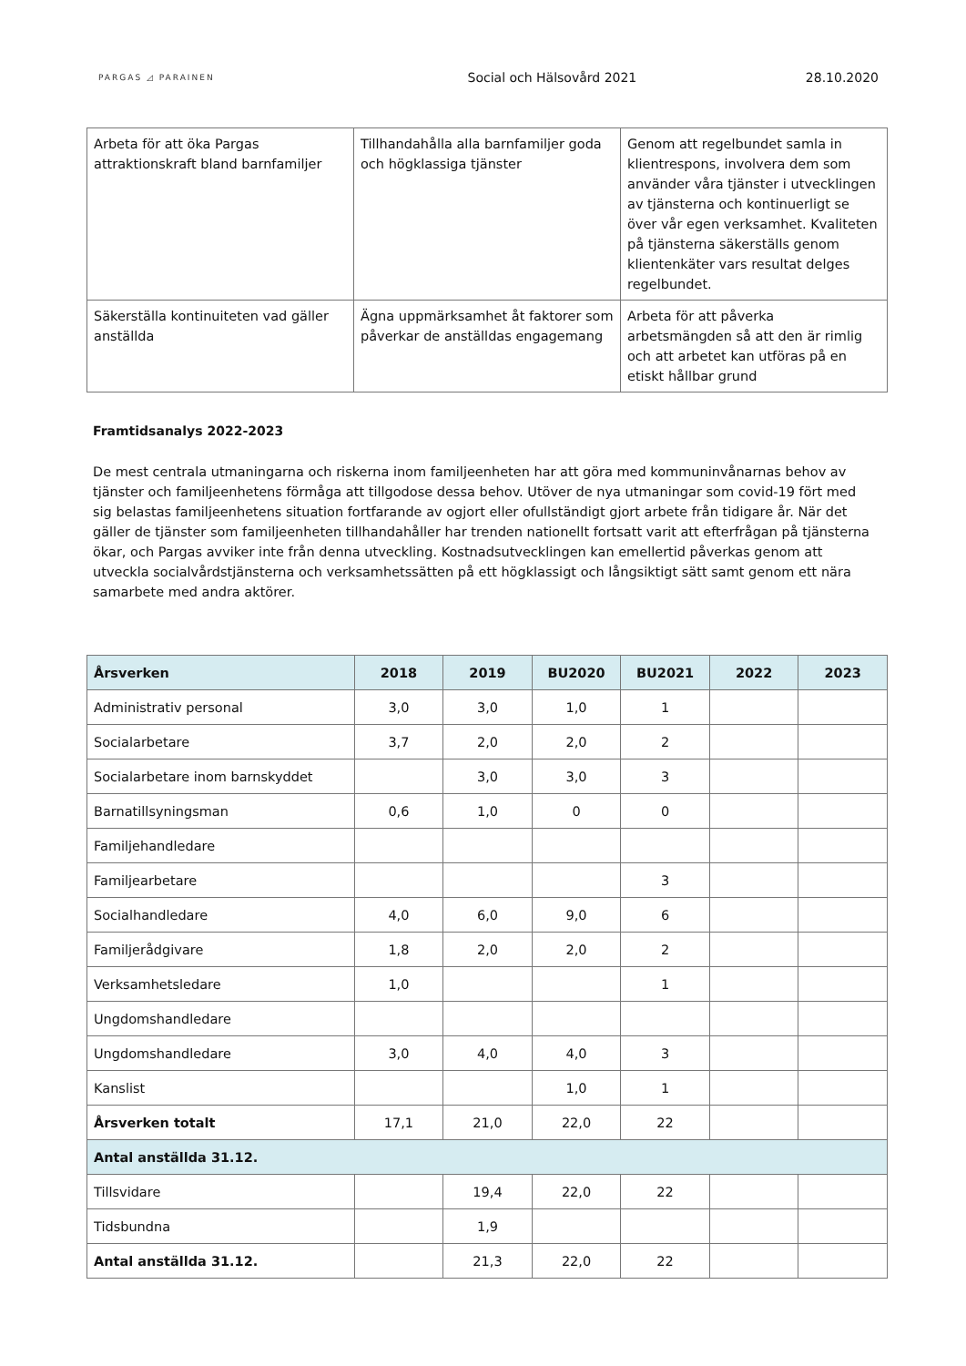PARGAS ◿ PARAINEN
Social och Hälsovård 2021 28.10.2020
| Arbeta för att öka Pargas attraktionskraft bland barnfamiljer | Tillhandahålla alla barnfamiljer goda och högklassiga tjänster | Genom att regelbundet samla in klientrespons, involvera dem som använder våra tjänster i utvecklingen av tjänsterna och kontinuerligt se över vår egen verksamhet. Kvaliteten på tjänsterna säkerställs genom klientenkäter vars resultat delges regelbundet. |
| Säkerställa kontinuiteten vad gäller anställda | Ägna uppmärksamhet åt faktorer som påverkar de anställdas engagemang | Arbeta för att påverka arbetsmängden så att den är rimlig och att arbetet kan utföras på en etiskt hållbar grund |
Framtidsanalys 2022-2023
De mest centrala utmaningarna och riskerna inom familjeenheten har att göra med kommuninvånarnas behov av tjänster och familjeenhetens förmåga att tillgodose dessa behov. Utöver de nya utmaningar som covid-19 fört med sig belastas familjeenhetens situation fortfarande av ogjort eller ofullständigt gjort arbete från tidigare år. När det gäller de tjänster som familjeenheten tillhandahåller har trenden nationellt fortsatt varit att efterfrågan på tjänsterna ökar, och Pargas avviker inte från denna utveckling. Kostnadsutvecklingen kan emellertid påverkas genom att utveckla socialvårdstjänsterna och verksamhetssätten på ett högklassigt och långsiktigt sätt samt genom ett nära samarbete med andra aktörer.
| Årsverken | 2018 | 2019 | BU2020 | BU2021 | 2022 | 2023 |
| --- | --- | --- | --- | --- | --- | --- |
| Administrativ personal | 3,0 | 3,0 | 1,0 | 1 | | |
| Socialarbetare | 3,7 | 2,0 | 2,0 | 2 | | |
| Socialarbetare inom barnskyddet | | 3,0 | 3,0 | 3 | | |
| Barnatillsyningsman | 0,6 | 1,0 | 0 | 0 | | |
| Familjehandledare | | | | | | |
| Familjearbetare | | | | 3 | | |
| Socialhandledare | 4,0 | 6,0 | 9,0 | 6 | | |
| Familjerådgivare | 1,8 | 2,0 | 2,0 | 2 | | |
| Verksamhetsledare | 1,0 | | | 1 | | |
| Ungdomshandledare | | | | | | |
| Ungdomshandledare | 3,0 | 4,0 | 4,0 | 3 | | |
| Kanslist | | | 1,0 | 1 | | |
| Årsverken totalt | 17,1 | 21,0 | 22,0 | 22 | | |
| Antal anställda 31.12. | | | | | | |
| Tillsvidare | | 19,4 | 22,0 | 22 | | |
| Tidsbundna | | 1,9 | | | | |
| Antal anställda 31.12. | | 21,3 | 22,0 | 22 | | |